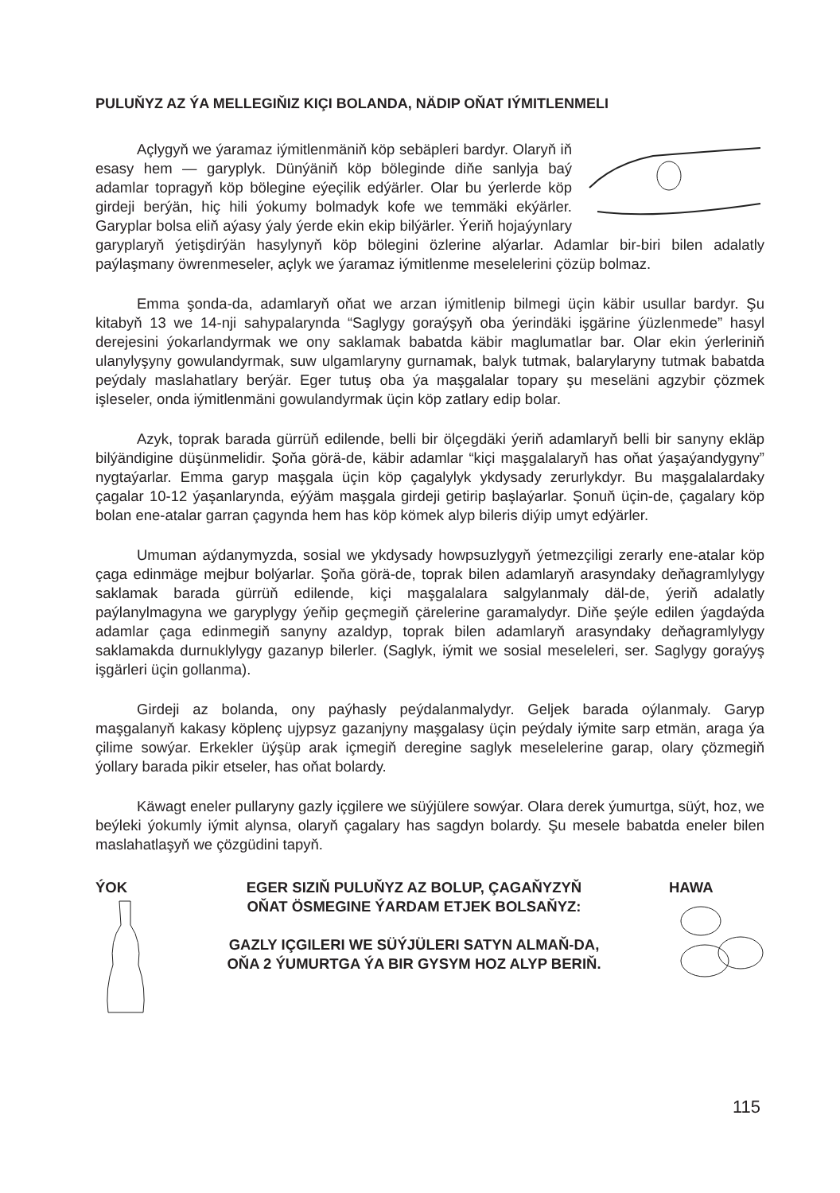PULUŇYZ AZ ÝA MELLEGIŇIZ KIÇI BOLANDA, NÄDIP OŇAT IÝMITLENMELI
Açlygyň we ýaramaz iýmitlenmäniň köp sebäpleri bardyr. Olaryň iň esasy hem — garyplyk. Dünýäniň köp böleginde diňe sanlyja baý adamlar topragyň köp bölegine eýeçilik edýärler. Olar bu ýerlerde köp girdeji berýän, hiç hili ýokumy bolmadyk kofe we temmäki ekýärler. Garyplar bolsa eliň aýasy ýaly ýerde ekin ekip bilýärler. Ýeriň hojaýynlary garyplaryň ýetişdirýän hasylynyň köp bölegini özlerine alýarlar. Adamlar bir-biri bilen adalatly paýlaşmany öwrenmeseler, açlyk we ýaramaz iýmitlenme meselelerini çözüp bolmaz.
Emma şonda-da, adamlaryň oňat we arzan iýmitlenip bilmegi üçin käbir usullar bardyr. Şu kitabyň 13 we 14-nji sahypalarynda “Saglygy goraýşyň oba ýerindäki işgärine ýüzlenmede” hasyl derejesini ýokarlandyrmak we ony saklamak babatda käbir maglumatlar bar. Olar ekin ýerleriniň ulanylyşyny gowulandyrmak, suw ulgamlaryny gurnamak, balyk tutmak, balarylaryny tutmak babatda peýdaly maslahatlary berýär. Eger tutuş oba ýa maşgalalar topary şu meseläni agzybir çözmek işleseler, onda iýmitlenmäni gowulandyrmak üçin köp zatlary edip bolar.
Azyk, toprak barada gürrüň edilende, belli bir ölçegdäki ýeriň adamlaryň belli bir sanyny ekläp bilýändigine düşünmelidir. Şoňa görä-de, käbir adamlar “kiçi maşgalalaryň has oňat ýaşaýandygyny” nygtaýarlar. Emma garyp maşgala üçin köp çagalylyk ykdysady zerurlykdyr. Bu maşgalalardaky çagalar 10-12 ýaşanlarynda, eýýäm maşgala girdeji getirip başlaýarlar. Şonuň üçin-de, çagalary köp bolan ene-atalar garran çagynda hem has köp kömek alyp bileris diýip umyt edýärler.
Umuman aýdanymyzda, sosial we ykdysady howpsuzlygyň ýetmezçiligi zerarly ene-atalar köp çaga edinmäge mejbur bolýarlar. Şoňa görä-de, toprak bilen adamlaryň arasyndaky deňagramlylygy saklamak barada gürrüň edilende, kiçi maşgalalara salgylanmaly däl-de, ýeriň adalatly paýlanylmagyna we garyplygy ýeňip geçmegiň çärelerine garamalydyr. Diňe şeýle edilen ýagdaýda adamlar çaga edinmegiň sanyny azaldyp, toprak bilen adamlaryň arasyndaky deňagramlylygy saklamakda durnuklylygy gazanyp bilerler. (Saglyk, iýmit we sosial meseleleri, ser. Saglygy goraýyş işgärleri üçin gollanma).
Girdeji az bolanda, ony paýhasly peýdalanmalydyr. Geljek barada oýlanmaly. Garyp maşgalanyň kakasy köplenç ujypsyz gazanjyny maşgalasy üçin peýdaly iýmite sarp etmän, araga ýa çilime sowýar. Erkekler üýşüp arak içmegiň deregine saglyk meselelerine garap, olary çözmegiň ýollary barada pikir etseler, has oňat bolardy.
Käwagt eneler pullaryny gazly içgilere we süýjülere sowýar. Olara derek ýumurtga, süýt, hoz, we beýleki ýokumly iýmit alynsa, olaryň çagalary has sagdyn bolardy. Şu mesele babatda eneler bilen maslahatlaşyň we çözgüdini tapyň.
ÝOK
EGER SIZIŇ PULUŇYZ AZ BOLUP, ÇAGAŇYZYŇ
OŇAT ÖSMEGINE ÝARDAM ETJEK BOLSAŇYZ:
GAZLY IÇGILERI WE SÜÝJÜLERI SATYN ALMAŇ-DA,
OŇA 2 ÝUMURTGA ÝA BIR GYSYM HOZ ALYP BERIŇ.
HAWA
115